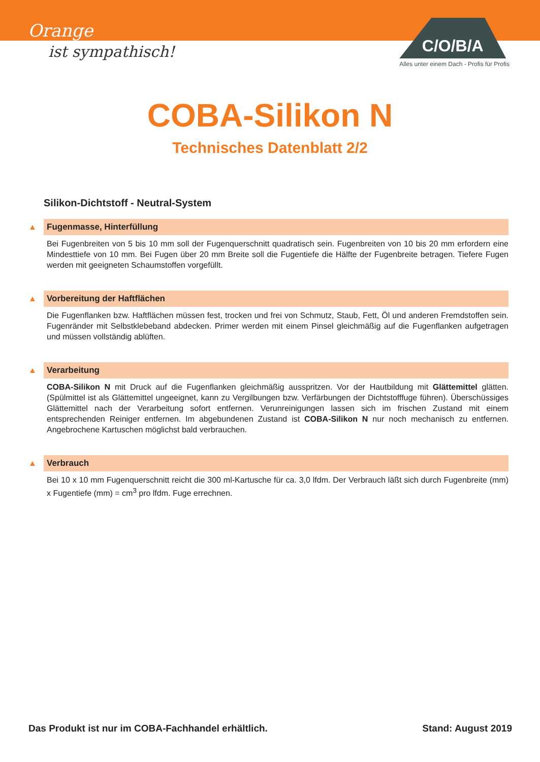Orange
ist sympathisch!
C/O/B/A
Alles unter einem Dach - Profis für Profis
COBA-Silikon N
Technisches Datenblatt 2/2
Silikon-Dichtstoff - Neutral-System
▲
Fugenmasse, Hinterfüllung
Bei Fugenbreiten von 5 bis 10 mm soll der Fugenquerschnitt quadratisch sein. Fugenbreiten von 10 bis 20 mm erfordern eine Mindesttiefe von 10 mm. Bei Fugen über 20 mm Breite soll die Fugentiefe die Hälfte der Fugenbreite betragen. Tiefere Fugen werden mit geeigneten Schaumstoffen vorgefüllt.
▲
Vorbereitung der Haftflächen
Die Fugenflanken bzw. Haftflächen müssen fest, trocken und frei von Schmutz, Staub, Fett, Öl und anderen Fremdstoffen sein. Fugenränder mit Selbstklebeband abdecken. Primer werden mit einem Pinsel gleichmäßig auf die Fugenflanken aufgetragen und müssen vollständig ablüften.
▲
Verarbeitung
COBA-Silikon N mit Druck auf die Fugenflanken gleichmäßig ausspritzen. Vor der Hautbildung mit Glättemittel glätten. (Spülmittel ist als Glättemittel ungeeignet, kann zu Vergilbungen bzw. Verfärbungen der Dichtstofffuge führen). Überschüssiges Glättemittel nach der Verarbeitung sofort entfernen. Verunreinigungen lassen sich im frischen Zustand mit einem entsprechenden Reiniger entfernen. Im abgebundenen Zustand ist COBA-Silikon N nur noch mechanisch zu entfernen. Angebrochene Kartuschen möglichst bald verbrauchen.
▲
Verbrauch
Bei 10 x 10 mm Fugenquerschnitt reicht die 300 ml-Kartusche für ca. 3,0 lfdm. Der Verbrauch läßt sich durch Fugenbreite (mm) x Fugentiefe (mm) = cm<sup>3</sup> pro lfdm. Fuge errechnen.
Das Produkt ist nur im COBA-Fachhandel erhältlich. Stand: August 2019